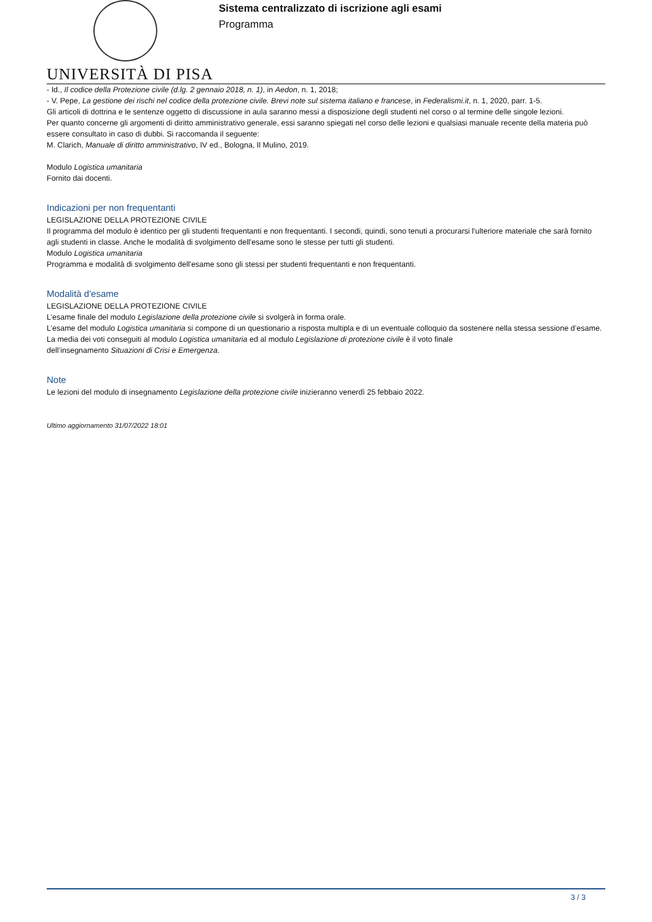UNIVERSITÀ DI PISA
Sistema centralizzato di iscrizione agli esami
Programma
- Id., Il codice della Protezione civile (d.lg. 2 gennaio 2018, n. 1), in Aedon, n. 1, 2018;
- V. Pepe, La gestione dei rischi nel codice della protezione civile. Brevi note sul sistema italiano e francese, in Federalismi.it, n. 1, 2020, parr. 1-5.
Gli articoli di dottrina e le sentenze oggetto di discussione in aula saranno messi a disposizione degli studenti nel corso o al termine delle singole lezioni.
Per quanto concerne gli argomenti di diritto amministrativo generale, essi saranno spiegati nel corso delle lezioni e qualsiasi manuale recente della materia può essere consultato in caso di dubbi. Si raccomanda il seguente:
M. Clarich, Manuale di diritto amministrativo, IV ed., Bologna, Il Mulino, 2019.
Modulo Logistica umanitaria
Fornito dai docenti.
Indicazioni per non frequentanti
LEGISLAZIONE DELLA PROTEZIONE CIVILE
Il programma del modulo è identico per gli studenti frequentanti e non frequentanti. I secondi, quindi, sono tenuti a procurarsi l'ulteriore materiale che sarà fornito agli studenti in classe. Anche le modalità di svolgimento dell'esame sono le stesse per tutti gli studenti.
Modulo Logistica umanitaria
Programma e modalità di svolgimento dell'esame sono gli stessi per studenti frequentanti e non frequentanti.
Modalità d'esame
LEGISLAZIONE DELLA PROTEZIONE CIVILE
L’esame finale del modulo Legislazione della protezione civile si svolgerà in forma orale.
L’esame del modulo Logistica umanitaria si compone di un questionario a risposta multipla e di un eventuale colloquio da sostenere nella stessa sessione d’esame.
La media dei voti conseguiti al modulo Logistica umanitaria ed al modulo Legislazione di protezione civile è il voto finale
dell’insegnamento Situazioni di Crisi e Emergenza.
Note
Le lezioni del modulo di insegnamento Legislazione della protezione civile inizieranno venerdì 25 febbaio 2022.
Ultimo aggiornamento 31/07/2022 18:01
3 / 3